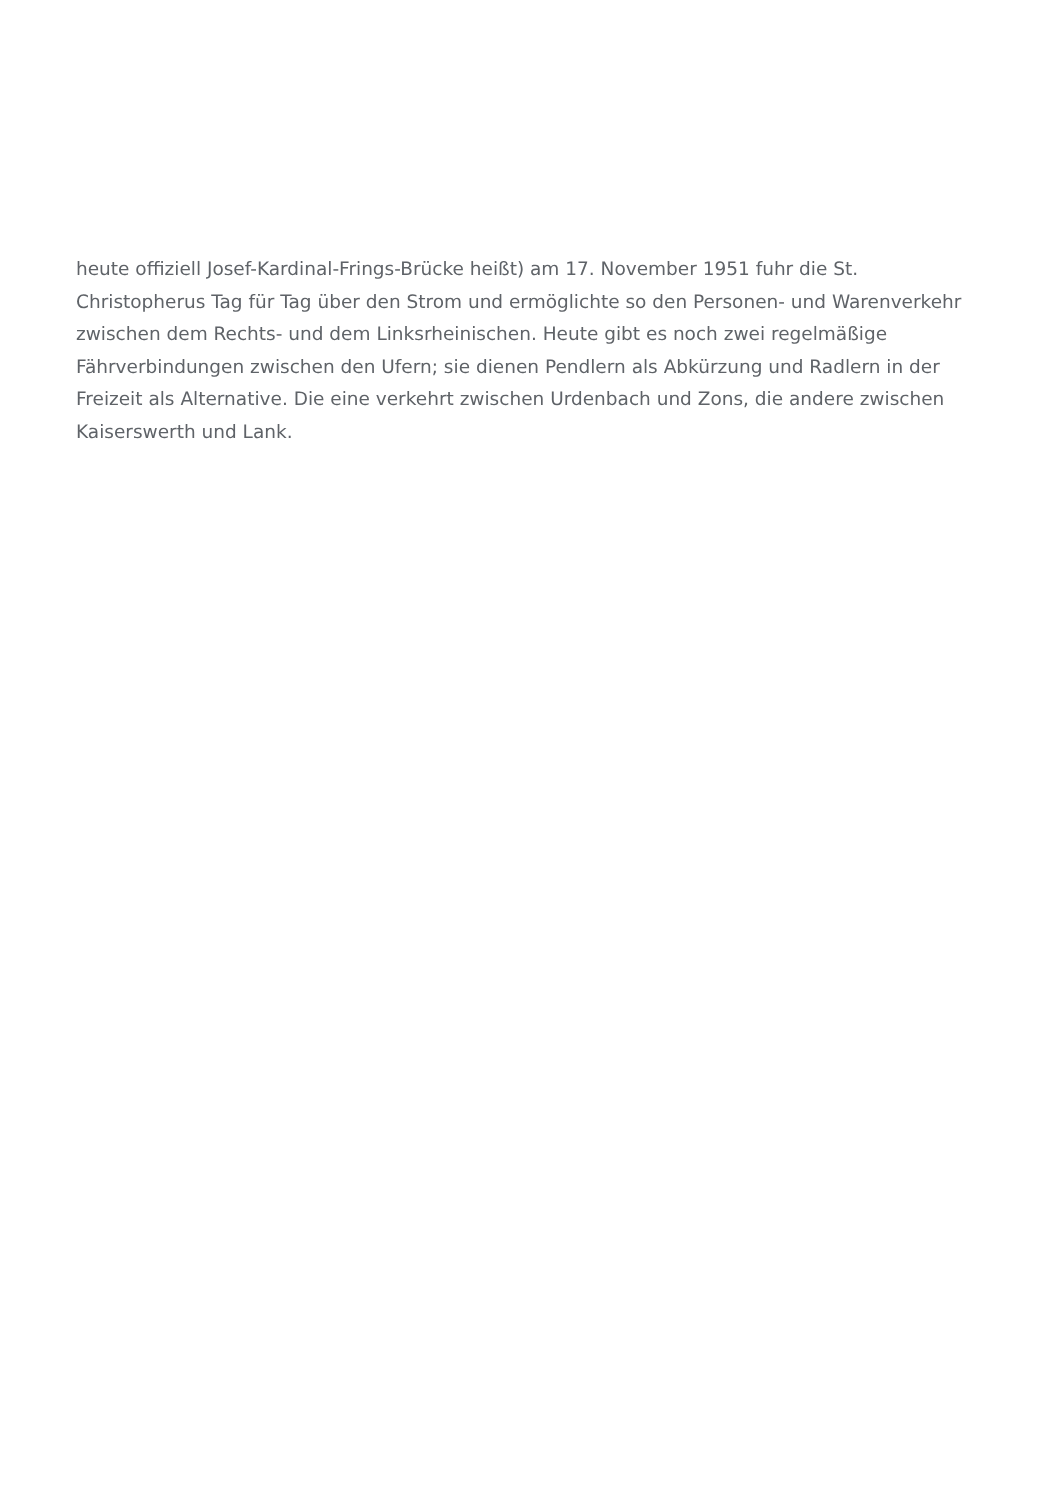heute offiziell Josef-Kardinal-Frings-Brücke heißt) am 17. November 1951 fuhr die St. Christopherus Tag für Tag über den Strom und ermöglichte so den Personen- und Warenverkehr zwischen dem Rechts- und dem Linksrheinischen. Heute gibt es noch zwei regelmäßige Fährverbindungen zwischen den Ufern; sie dienen Pendlern als Abkürzung und Radlern in der Freizeit als Alternative. Die eine verkehrt zwischen Urdenbach und Zons, die andere zwischen Kaiserswerth und Lank.